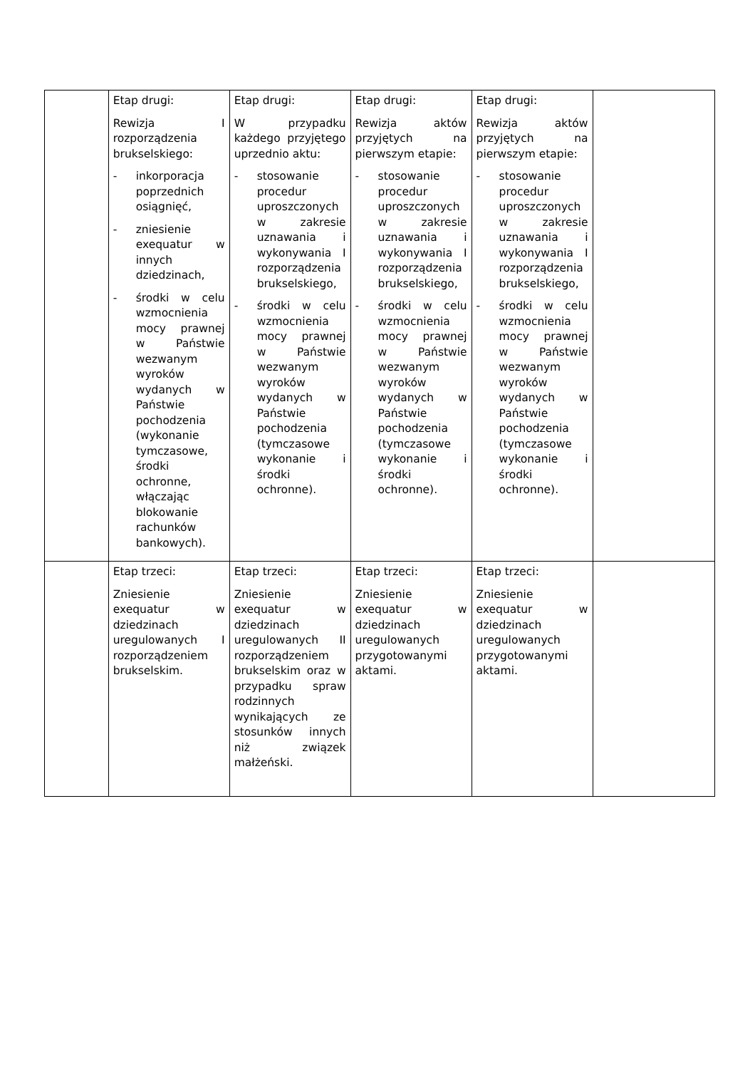| | Etap drugi: Rewizja I rozporządzenia brukselskiego: - inkorporacja poprzednich osiągnięć, - zniesienie exequatur w innych dziedzinach, - środki w celu wzmocnienia mocy prawnej w Państwie wezwanym wyroków wydanych w Państwie pochodzenia (wykonanie tymczasowe, środki ochronne, włączając blokowanie rachunków bankowych). | Etap drugi: W przypadku każdego przyjętego uprzednio aktu: - stosowanie procedur uproszczonych w zakresie uznawania i wykonywania I rozporządzenia brukselskiego, - środki w celu wzmocnienia mocy prawnej w Państwie wezwanym wyroków wydanych w Państwie pochodzenia (tymczasowe wykonanie i środki ochronne). | Etap drugi: Rewizja aktów przyjętych na pierwszym etapie: - stosowanie procedur uproszczonych w zakresie uznawania i wykonywania I rozporządzenia brukselskiego, - środki w celu wzmocnienia mocy prawnej w Państwie wezwanym wyroków wydanych w Państwie pochodzenia (tymczasowe wykonanie i środki ochronne). | Etap drugi: Rewizja aktów przyjętych na pierwszym etapie: - stosowanie procedur uproszczonych w zakresie uznawania i wykonywania I rozporządzenia brukselskiego, - środki w celu wzmocnienia mocy prawnej w Państwie wezwanym wyroków wydanych w Państwie pochodzenia (tymczasowe wykonanie i środki ochronne). | |
| | Etap trzeci: Zniesienie exequatur w dziedzinach uregulowanych I rozporządzeniem brukselskim. | Etap trzeci: Zniesienie exequatur w dziedzinach uregulowanych II rozporządzeniem brukselskim oraz w przypadku spraw rodzinnych wynikających ze stosunków innych niż związek małżeński. | Etap trzeci: Zniesienie exequatur w dziedzinach uregulowanych przygotowanymi aktami. | Etap trzeci: Zniesienie exequatur w dziedzinach uregulowanych przygotowanymi aktami. | |